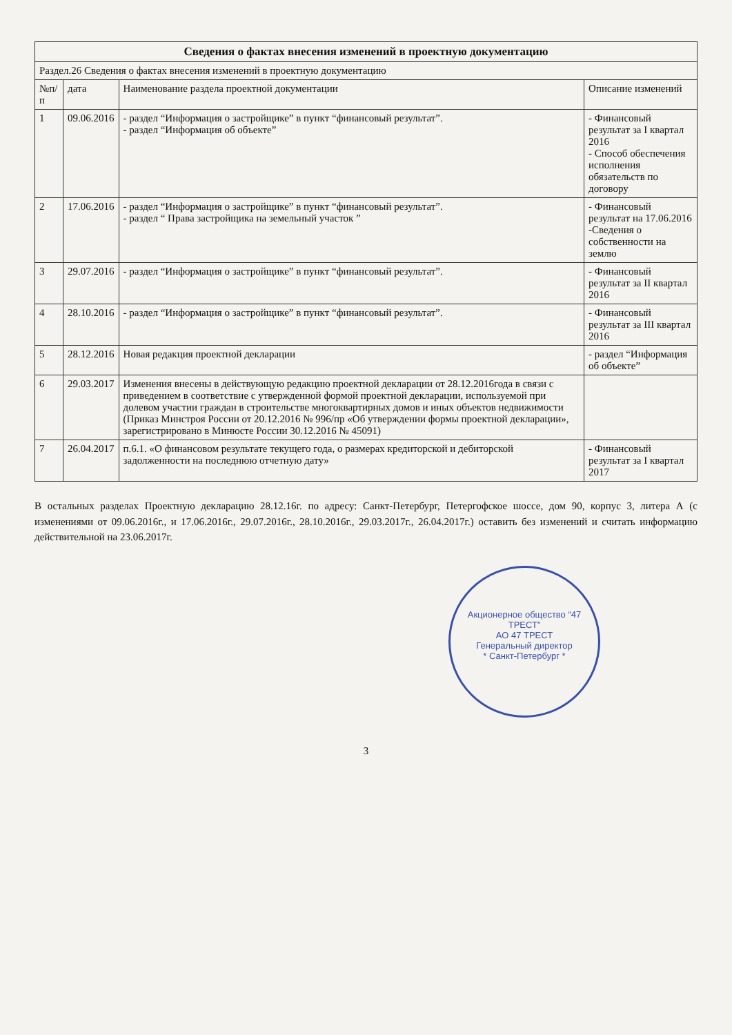| Сведения о фактах внесения изменений в проектную документацию | | | |
| Раздел.26 Сведения о фактах внесения изменений в проектную документацию | | | |
| №п/п | дата | Наименование раздела проектной документации | Описание изменений |
| 1 | 09.06.2016 | - раздел “Информация о застройщике” в пункт “финансовый результат”. - раздел “Информация об объекте” | - Финансовый результат за I квартал 2016 - Способ обеспечения исполнения обязательств по договору |
| 2 | 17.06.2016 | - раздел “Информация о застройщике” в пункт “финансовый результат”. - раздел “ Права застройщика на земельный участок ” | - Финансовый результат на 17.06.2016 -Сведения о собственности на землю |
| 3 | 29.07.2016 | - раздел “Информация о застройщике” в пункт “финансовый результат”. | - Финансовый результат за II квартал 2016 |
| 4 | 28.10.2016 | - раздел “Информация о застройщике” в пункт “финансовый результат”. | - Финансовый результат за III квартал 2016 |
| 5 | 28.12.2016 | Новая редакция проектной декларации | - раздел “Информация об объекте” |
| 6 | 29.03.2017 | Изменения внесены в действующую редакцию проектной декларации от 28.12.2016года в связи с приведением в соответствие с утвержденной формой проектной декларации, используемой при долевом участии граждан в строительстве многоквартирных домов и иных объектов недвижимости (Приказ Минстроя России от 20.12.2016 № 996/пр «Об утверждении формы проектной декларации», зарегистрировано в Минюсте России 30.12.2016 № 45091) | |
| 7 | 26.04.2017 | п.6.1. «О финансовом результате текущего года, о размерах кредиторской и дебиторской задолженности на последнюю отчетную дату» | - Финансовый результат за I квартал 2017 |
В остальных разделах Проектную декларацию 28.12.16г. по адресу: Санкт-Петербург, Петергофское шоссе, дом 90, корпус 3, литера А (с изменениями от 09.06.2016г., и 17.06.2016г., 29.07.2016г., 28.10.2016г., 29.03.2017г., 26.04.2017г.) оставить без изменений и считать информацию действительной на 23.06.2017г.
Акционерное общество “47 ТРЕСТ”
АО 47 ТРЕСТ
Генеральный директор
* Санкт-Петербург *
3